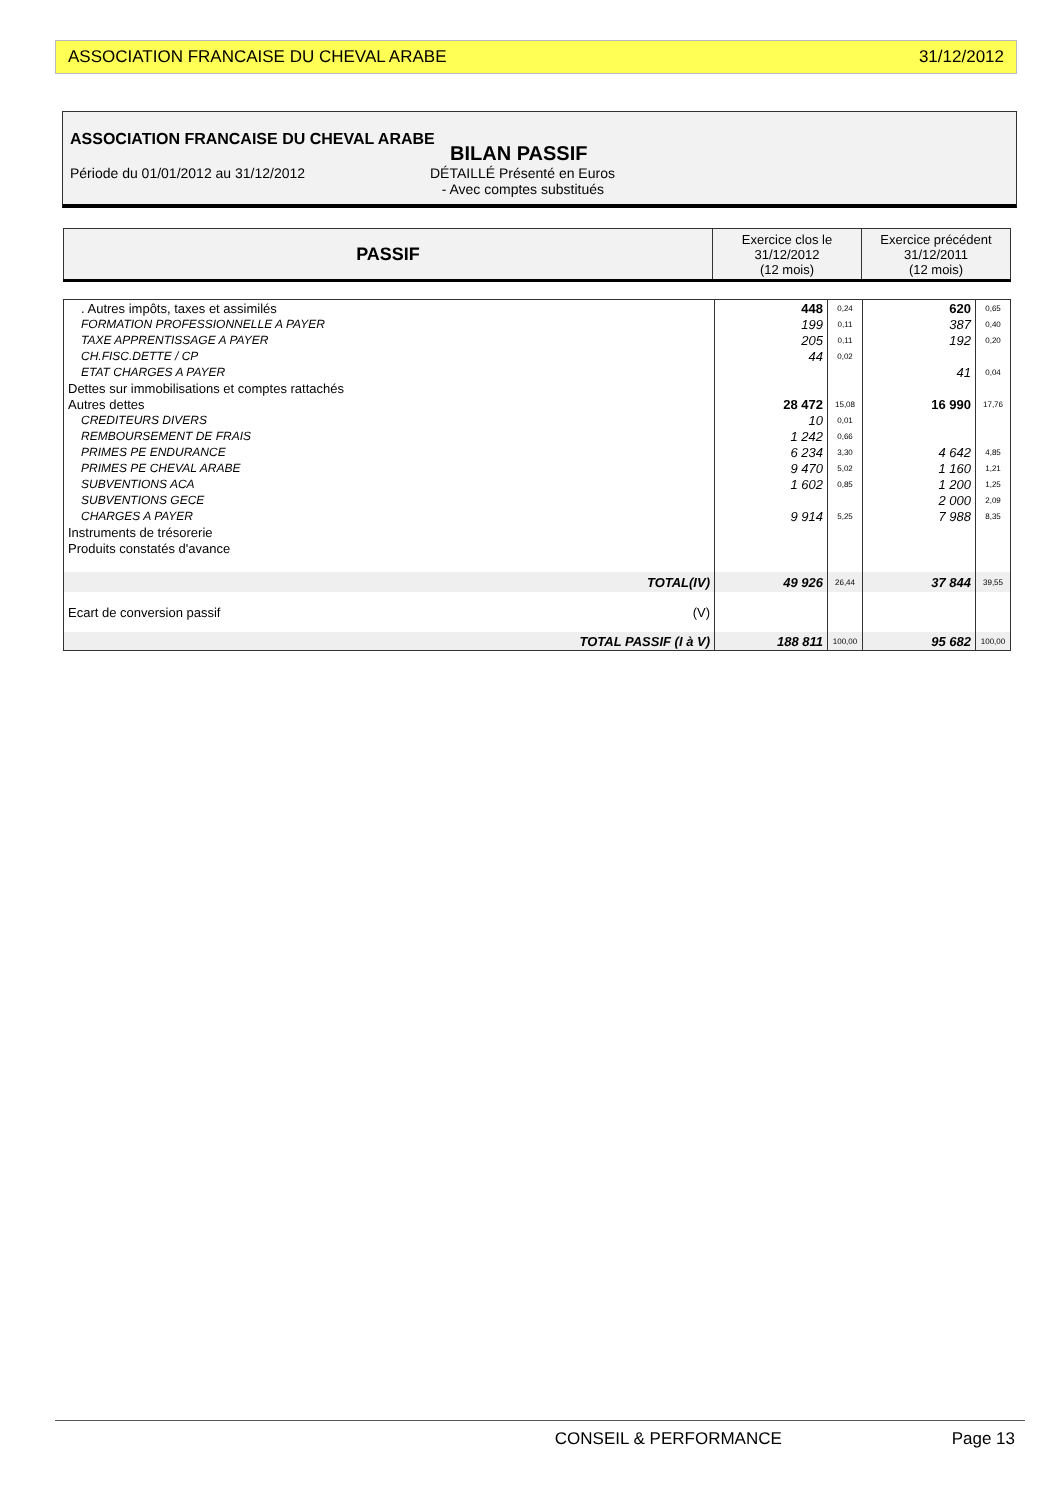ASSOCIATION FRANCAISE DU CHEVAL ARABE 31/12/2012
ASSOCIATION FRANCAISE DU CHEVAL ARABE
BILAN PASSIF
Période du 01/01/2012 au 31/12/2012 DÉTAILLÉ Présenté en Euros
- Avec comptes substitués
| PASSIF | Exercice clos le 31/12/2012 (12 mois) | Exercice précédent 31/12/2011 (12 mois) |
| . Autres impôts, taxes et assimilés | 448 | 0,24 | 620 | 0,65 |
| FORMATION PROFESSIONNELLE A PAYER | 199 | 0,11 | 387 | 0,40 |
| TAXE APPRENTISSAGE A PAYER | 205 | 0,11 | 192 | 0,20 |
| CH.FISC.DETTE / CP | 44 | 0,02 | | |
| ETAT CHARGES A PAYER | | | 41 | 0,04 |
| Dettes sur immobilisations et comptes rattachés | | | | |
| Autres dettes | 28 472 | 15,08 | 16 990 | 17,76 |
| CREDITEURS DIVERS | 10 | 0,01 | | |
| REMBOURSEMENT DE FRAIS | 1 242 | 0,66 | | |
| PRIMES PE ENDURANCE | 6 234 | 3,30 | 4 642 | 4,85 |
| PRIMES PE CHEVAL ARABE | 9 470 | 5,02 | 1 160 | 1,21 |
| SUBVENTIONS ACA | 1 602 | 0,85 | 1 200 | 1,25 |
| SUBVENTIONS GECE | | | 2 000 | 2,09 |
| CHARGES A PAYER | 9 914 | 5,25 | 7 988 | 8,35 |
| Instruments de trésorerie | | | | |
| Produits constatés d'avance | | | | |
| TOTAL(IV) | 49 926 | 26,44 | 37 844 | 39,55 |
| Ecart de conversion passif (V) | | | | |
| TOTAL PASSIF (I à V) | 188 811 | 100,00 | 95 682 | 100,00 |
CONSEIL & PERFORMANCE Page 13